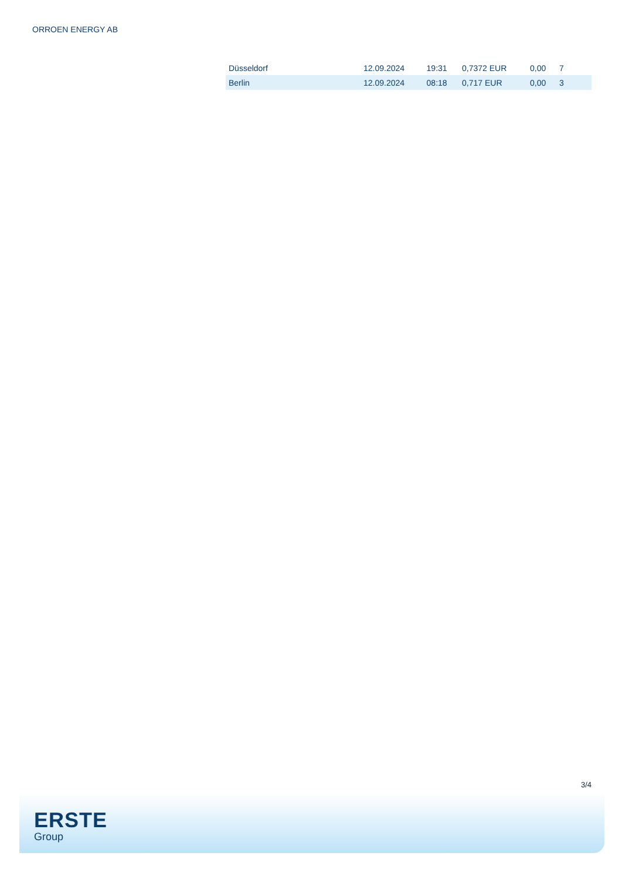ORROEN ENERGY AB
| Düsseldorf | 12.09.2024 | 19:31 | 0,7372 EUR | 0,00 | 7 |
| Berlin | 12.09.2024 | 08:18 | 0,717 EUR | 0,00 | 3 |
3/4
ERSTE
Group